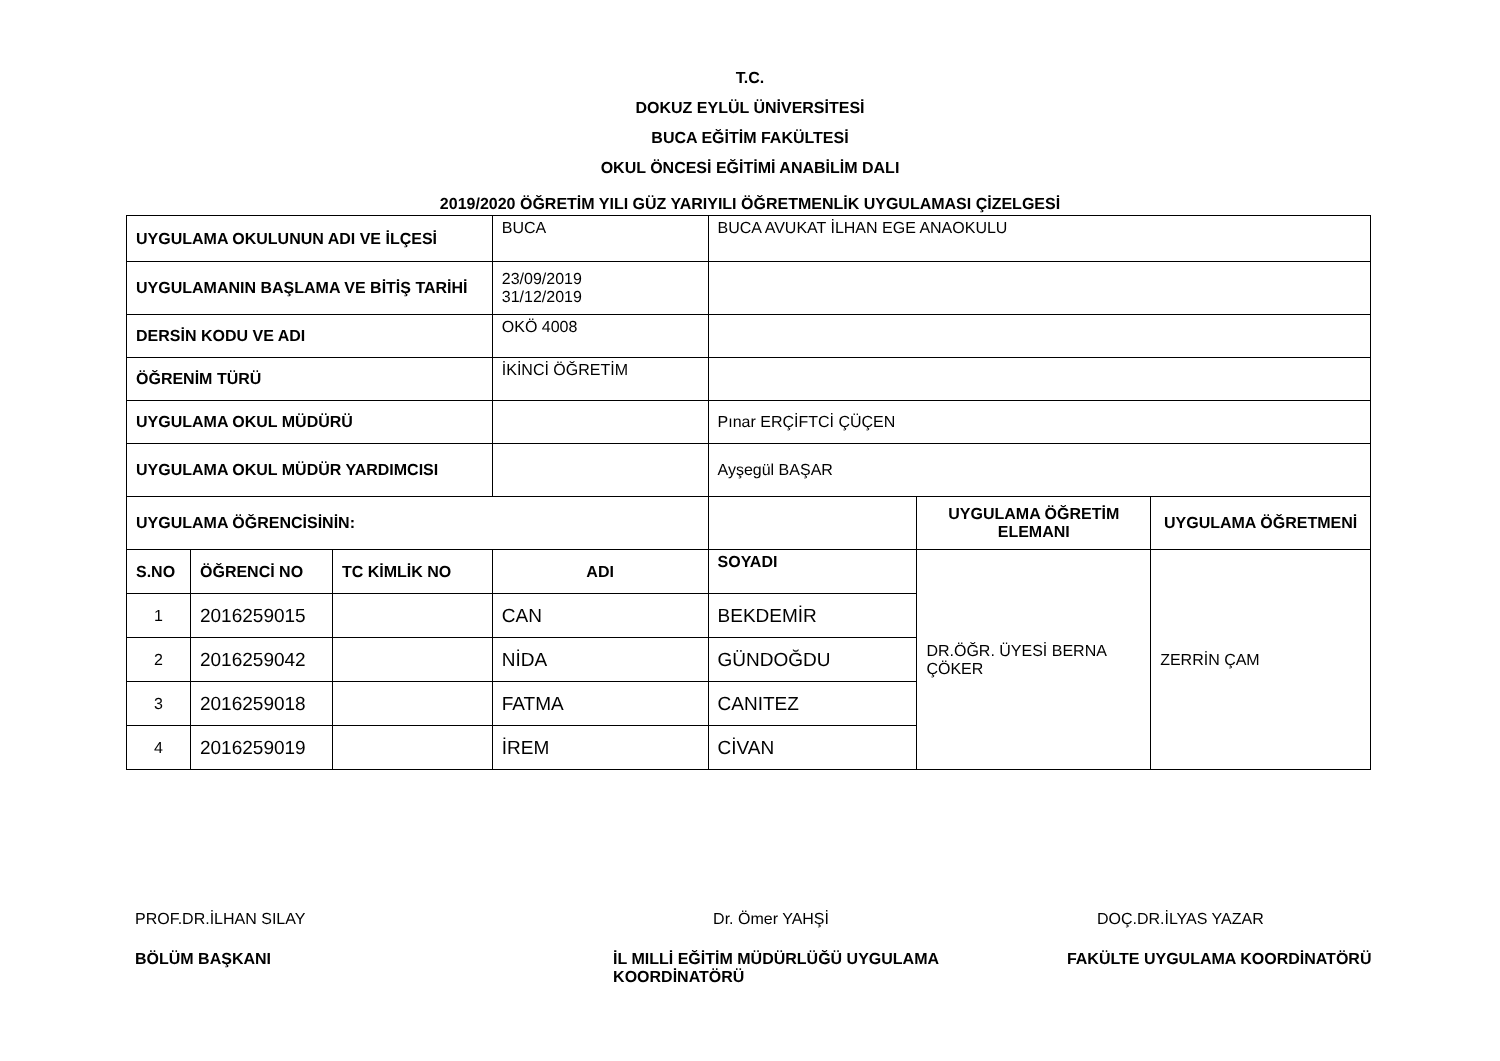T.C.
DOKUZ EYLÜL ÜNİVERSİTESİ
BUCA EĞİTİM FAKÜLTESİ
OKUL ÖNCESİ EĞİTİMİ ANABİLİM DALI
2019/2020 ÖĞRETİM YILI GÜZ YARIYILI ÖĞRETMENLİK UYGULAMASI ÇİZELGESİ
| UYGULAMA OKULUNUN ADI VE İLÇESİ | | | BUCA | BUCA AVUKAT İLHAN EGE ANAOKULU | | |
| UYGULAMANIN BAŞLAMA VE BİTİŞ TARİHİ | | | 23/09/2019 31/12/2019 | | | |
| DERSİN KODU VE ADI | | | OKÖ 4008 | | | |
| ÖĞRENİM TÜRÜ | | | İKİNCİ ÖĞRETİM | | | |
| UYGULAMA OKUL MÜDÜRÜ | | | | Pınar ERÇİFTCİ ÇÜÇEN | | |
| UYGULAMA OKUL MÜDÜR YARDIMCISI | | | | Ayşegül BAŞAR | | |
| UYGULAMA ÖĞRENCİSİNİN: | | | | | UYGULAMA ÖĞRETİM ELEMANI | UYGULAMA ÖĞRETMENİ |
| S.NO | ÖĞRENCİ NO | TC KİMLİK NO | ADI | SOYADI | DR.ÖĞR. ÜYESİ BERNA ÇÖKER | ZERRİN ÇAM |
| 1 | 2016259015 | | CAN | BEKDEMİR | | |
| 2 | 2016259042 | | NİDA | GÜNDOĞDU | | |
| 3 | 2016259018 | | FATMA | CANITEZ | | |
| 4 | 2016259019 | | İREM | CİVAN | | |
PROF.DR.İLHAN SILAY
Dr. Ömer YAHŞİ
DOÇ.DR.İLYAS YAZAR
BÖLÜM BAŞKANI
İL MILLİ EĞİTİM MÜDÜRLÜĞÜ UYGULAMA KOORDİNATÖRÜ
FAKÜLTE UYGULAMA KOORDİNATÖRÜ